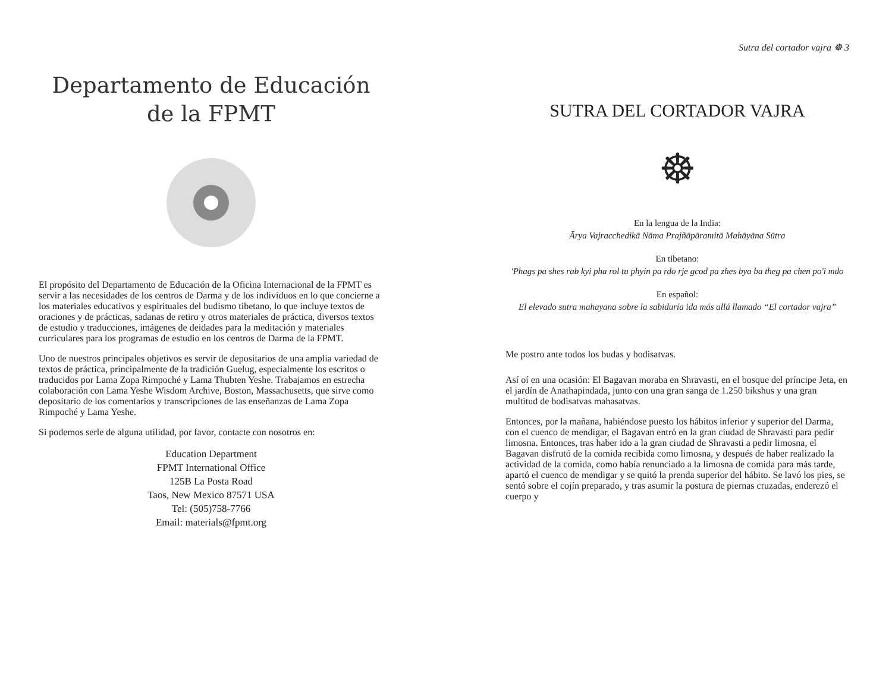Departamento de Educación
de la FPMT
El propósito del Departamento de Educación de la Oficina Internacional de la FPMT es servir a las necesidades de los centros de Darma y de los individuos en lo que concierne a los materiales educativos y espirituales del budismo tibetano, lo que incluye textos de oraciones y de prácticas, sadanas de retiro y otros materiales de práctica, diversos textos de estudio y traducciones, imágenes de deidades para la meditación y materiales curriculares para los programas de estudio en los centros de Darma de la FPMT.
Uno de nuestros principales objetivos es servir de depositarios de una amplia variedad de textos de práctica, principalmente de la tradición Guelug, especialmente los escritos o traducidos por Lama Zopa Rimpoché y Lama Thubten Yeshe. Trabajamos en estrecha colaboración con Lama Yeshe Wisdom Archive, Boston, Massachusetts, que sirve como depositario de los comentarios y transcripciones de las enseñanzas de Lama Zopa Rimpoché y Lama Yeshe.
Si podemos serle de alguna utilidad, por favor, contacte con nosotros en:
Education Department
FPMT International Office
125B La Posta Road
Taos, New Mexico 87571 USA
Tel: (505)758-7766
Email: materials@fpmt.org
Sutra del cortador vajra ☸ 3
SUTRA DEL CORTADOR VAJRA
☸
En la lengua de la India:
Ārya Vajracchedikā Nāma Prajñāpāramitā Mahāyāna Sūtra
En tibetano:
'Phags pa shes rab kyi pha rol tu phyin pa rdo rje gcod pa zhes bya ba theg pa chen po'i mdo
En español:
El elevado sutra mahayana sobre la sabiduría ida más allá llamado “El cortador vajra”
Me postro ante todos los budas y bodisatvas.
Así oí en una ocasión: El Bagavan moraba en Shravasti, en el bosque del príncipe Jeta, en el jardín de Anathapindada, junto con una gran sanga de 1.250 bikshus y una gran multitud de bodisatvas mahasatvas.
Entonces, por la mañana, habiéndose puesto los hábitos inferior y superior del Darma, con el cuenco de mendigar, el Bagavan entró en la gran ciudad de Shravasti para pedir limosna. Entonces, tras haber ido a la gran ciudad de Shravasti a pedir limosna, el Bagavan disfrutó de la comida recibida como limosna, y después de haber realizado la actividad de la comida, como había renunciado a la limosna de comida para más tarde, apartó el cuenco de mendigar y se quitó la prenda superior del hábito. Se lavó los pies, se sentó sobre el cojín preparado, y tras asumir la postura de piernas cruzadas, enderezó el cuerpo y